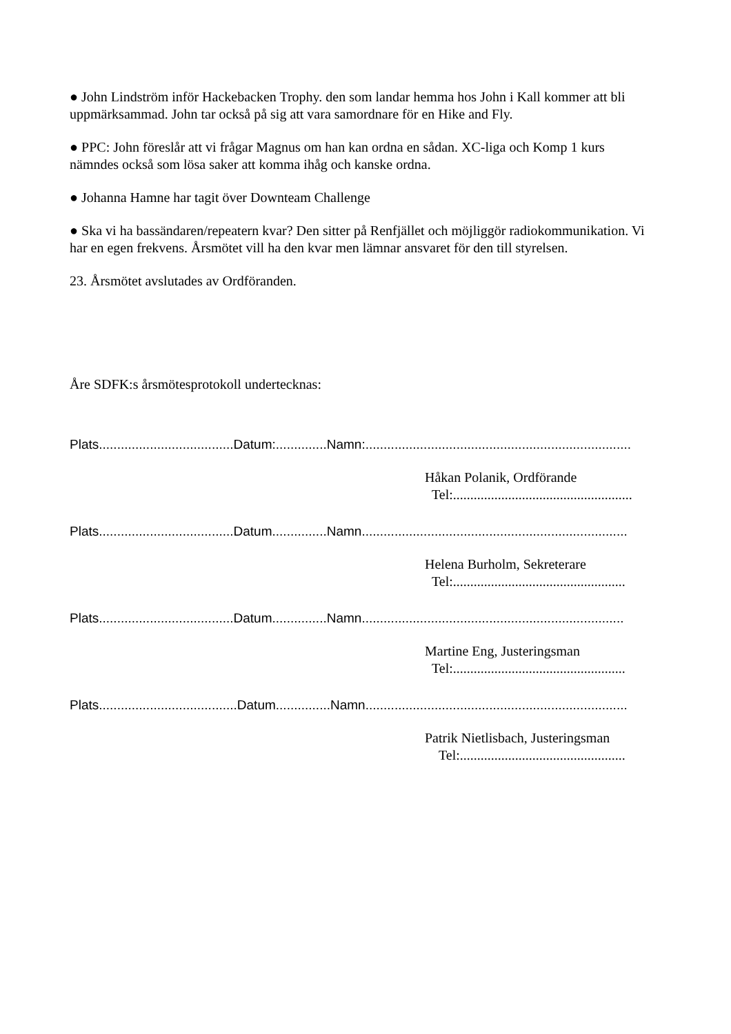● John Lindström inför Hackebacken Trophy. den som landar hemma hos John i Kall kommer att bli uppmärksammad. John tar också på sig att vara samordnare för en Hike and Fly.
● PPC: John föreslår att vi frågar Magnus om han kan ordna en sådan. XC-liga och Komp 1 kurs nämndes också som lösa saker att komma ihåg och kanske ordna.
● Johanna Hamne har tagit över Downteam Challenge
● Ska vi ha bassändaren/repeatern kvar? Den sitter på Renfjället och möjliggör radiokommunikation. Vi har en egen frekvens. Årsmötet vill ha den kvar men lämnar ansvaret för den till styrelsen.
23. Årsmötet avslutades av Ordföranden.
Åre SDFK:s årsmötesprotokoll undertecknas:
Plats.....................................Datum:..............Namn:.........................................................................
Håkan Polanik, Ordförande
Tel:....................................................
Plats.....................................Datum...............Namn.........................................................................
Helena Burholm, Sekreterare
Tel:..................................................
Plats.....................................Datum...............Namn........................................................................
Martine Eng, Justeringsman
Tel:..................................................
Plats......................................Datum...............Namn........................................................................
Patrik Nietlisbach, Justeringsman
Tel:................................................